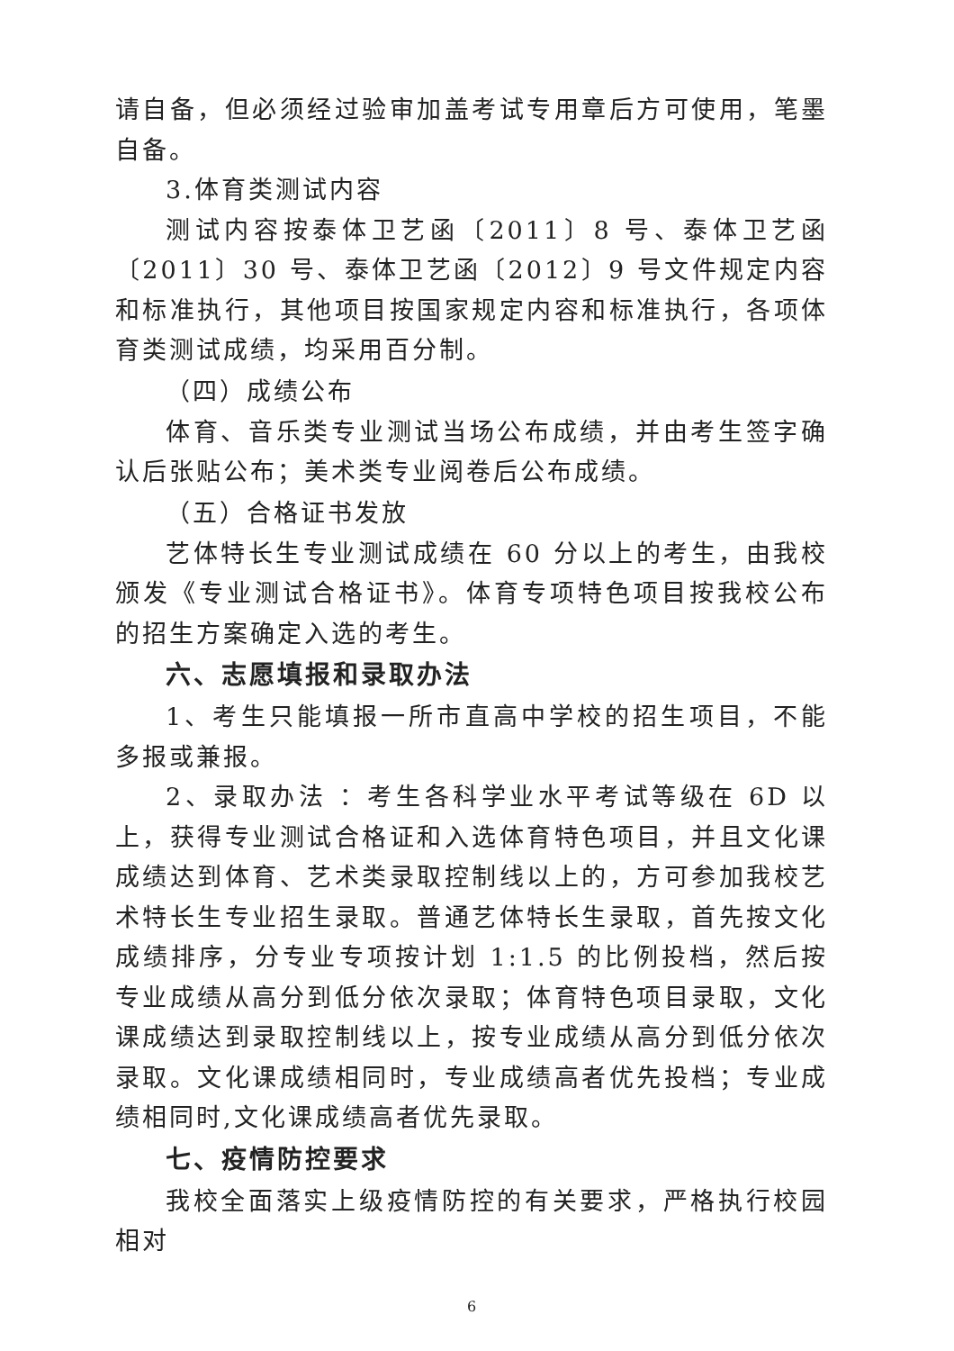请自备，但必须经过验审加盖考试专用章后方可使用，笔墨自备。
3.体育类测试内容
测试内容按泰体卫艺函〔2011〕8 号、泰体卫艺函〔2011〕30 号、泰体卫艺函〔2012〕9 号文件规定内容和标准执行，其他项目按国家规定内容和标准执行，各项体育类测试成绩，均采用百分制。
（四）成绩公布
体育、音乐类专业测试当场公布成绩，并由考生签字确认后张贴公布；美术类专业阅卷后公布成绩。
（五）合格证书发放
艺体特长生专业测试成绩在 60 分以上的考生，由我校颁发《专业测试合格证书》。体育专项特色项目按我校公布的招生方案确定入选的考生。
六、志愿填报和录取办法
1、考生只能填报一所市直高中学校的招生项目，不能多报或兼报。
2、录取办法 ：考生各科学业水平考试等级在 6D 以上，获得专业测试合格证和入选体育特色项目，并且文化课成绩达到体育、艺术类录取控制线以上的，方可参加我校艺术特长生专业招生录取。普通艺体特长生录取，首先按文化成绩排序，分专业专项按计划 1:1.5 的比例投档，然后按专业成绩从高分到低分依次录取；体育特色项目录取，文化课成绩达到录取控制线以上，按专业成绩从高分到低分依次录取。文化课成绩相同时，专业成绩高者优先投档；专业成绩相同时,文化课成绩高者优先录取。
七、疫情防控要求
我校全面落实上级疫情防控的有关要求，严格执行校园相对
6